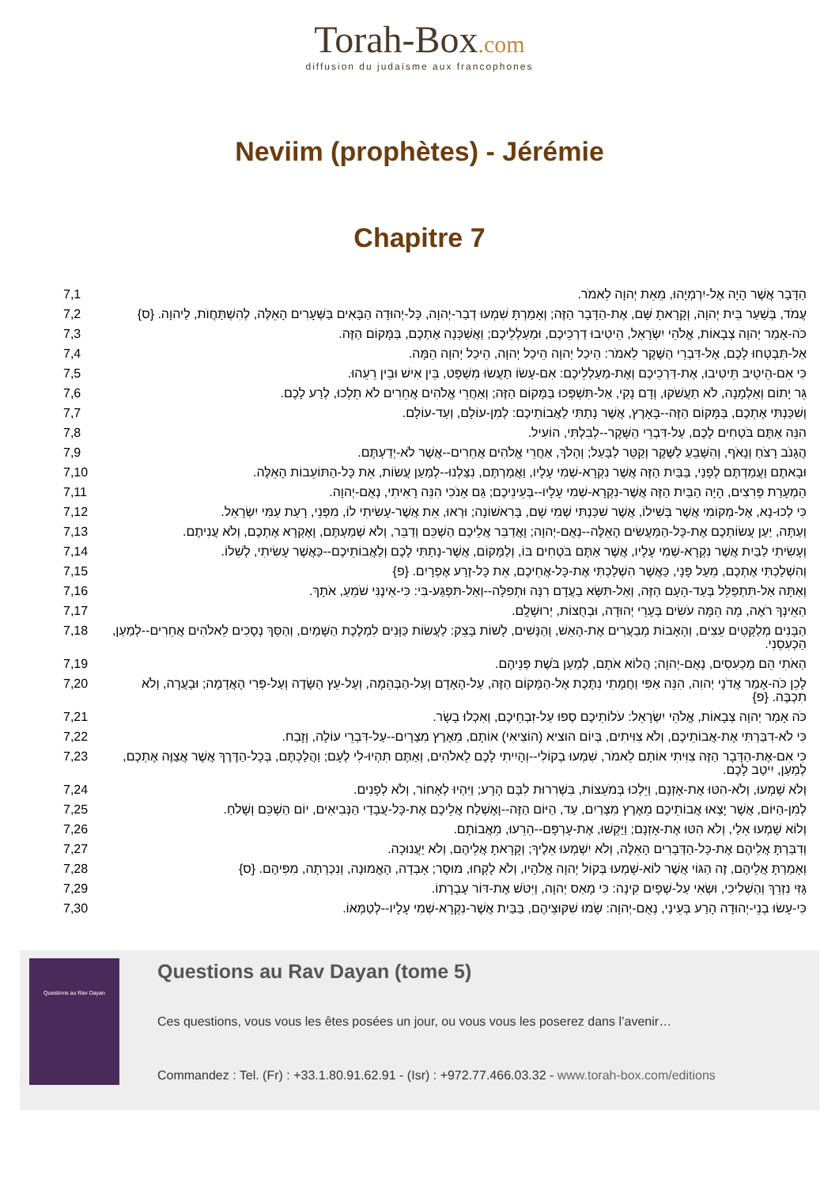Torah-Box.com
diffusion du judaïsme aux francophones
Neviim (prophètes) - Jérémie
Chapitre 7
| 7,1 | הַדָּבָר אֲשֶׁר הָיָה אֶל-יִרְמְיָהוּ, מֵאֵת יְהוָה לֵאמֹר. |
| 7,2 | עֲמֹד, בְּשַׁעַר בֵּית יְהוָה, וְקָרָאתָ שָּׁם, אֶת-הַדָּבָר הַזֶּה; וְאָמַרְתָּ שִׁמְעוּ דְבַר-יְהוָה, כָּל-יְהוּדָה הַבָּאִים בַּשְּׁעָרִים הָאֵלֶּה, לְהִשְׁתַּחֲוֺת, לַיהוָה. {ס} |
| 7,3 | כֹּה-אָמַר יְהוָה צְבָאוֹת, אֱלֹהֵי יִשְׂרָאֵל, הֵיטִיבוּ דַרְכֵיכֶם, וּמַעַלְלֵיכֶם; וַאֲשַׁכְּנָה אֶתְכֶם, בַּמָּקוֹם הַזֶּה. |
| 7,4 | אַל-תִּבְטְחוּ לָכֶם, אֶל-דִּבְרֵי הַשֶּׁקֶר לֵאמֹר: הֵיכַל יְהוָה הֵיכַל יְהוָה, הֵיכַל יְהוָה הֵמָּה. |
| 7,5 | כִּי אִם-הֵיטֵיב תֵּיטִיבוּ, אֶת-דַּרְכֵיכֶם וְאֶת-מַעַלְלֵיכֶם: אִם-עָשׂוֹ תַעֲשׂוּ מִשְׁפָּט, בֵּין אִישׁ וּבֵין רֵעֵהוּ. |
| 7,6 | גֵּר יָתוֹם וְאַלְמָנָה, לֹא תַעֲשֹׁקוּ, וְדָם נָקִי, אַל-תִּשְׁפְּכוּ בַּמָּקוֹם הַזֶּה; וְאַחֲרֵי אֱלֹהִים אֲחֵרִים לֹא תֵלְכוּ, לְרַע לָכֶם. |
| 7,7 | וְשִׁכַּנְתִּי אֶתְכֶם, בַּמָּקוֹם הַזֶּה--בָּאָרֶץ, אֲשֶׁר נָתַתִּי לַאֲבוֹתֵיכֶם: לְמִן-עוֹלָם, וְעַד-עוֹלָם. |
| 7,8 | הִנֵּה אַתֶּם בֹּטְחִים לָכֶם, עַל-דִּבְרֵי הַשָּׁקֶר--לְבִלְתִּי, הוֹעִיל. |
| 7,9 | הֲגָנֹב רָצֹחַ וְנָאֹף, וְהִשָּׁבֵעַ לַשֶּׁקֶר וְקַטֵּר לַבָּעַל; וְהָלֹךְ, אַחֲרֵי אֱלֹהִים אֲחֵרִים--אֲשֶׁר לֹא-יְדַעְתֶּם. |
| 7,10 | וּבָאתֶם וַעֲמַדְתֶּם לְפָנַי, בַּבַּיִת הַזֶּה אֲשֶׁר נִקְרָא-שְׁמִי עָלָיו, וַאֲמַרְתֶּם, נִצַּלְנוּ--לְמַעַן עֲשׂוֹת, אֵת כָּל-הַתּוֹעֵבוֹת הָאֵלֶּה. |
| 7,11 | הַמְעָרַת פָּרִצִים, הָיָה הַבַּיִת הַזֶּה אֲשֶׁר-נִקְרָא-שְׁמִי עָלָיו--בְּעֵינֵיכֶם; גַּם אָנֹכִי הִנֵּה רָאִיתִי, נְאֻם-יְהוָה. |
| 7,12 | כִּי לְכוּ-נָא, אֶל-מְקוֹמִי אֲשֶׁר בְּשִׁילוֹ, אֲשֶׁר שִׁכַּנְתִּי שְׁמִי שָׁם, בָּרִאשׁוֹנָה; וּרְאוּ, אֵת אֲשֶׁר-עָשִׂיתִי לוֹ, מִפְּנֵי, רָעַת עַמִּי יִשְׂרָאֵל. |
| 7,13 | וְעַתָּה, יַעַן עֲשׂוֹתְכֶם אֶת-כָּל-הַמַּעֲשִׂים הָאֵלֶּה--נְאֻם-יְהוָה; וָאֲדַבֵּר אֲלֵיכֶם הַשְׁכֵּם וְדַבֵּר, וְלֹא שְׁמַעְתֶּם, וָאֶקְרָא אֶתְכֶם, וְלֹא עֲנִיתֶם. |
| 7,14 | וְעָשִׂיתִי לַבַּיִת אֲשֶׁר נִקְרָא-שְׁמִי עָלָיו, אֲשֶׁר אַתֶּם בֹּטְחִים בּוֹ, וְלַמָּקוֹם, אֲשֶׁר-נָתַתִּי לָכֶם וְלַאֲבוֹתֵיכֶם--כַּאֲשֶׁר עָשִׂיתִי, לְשִׁלוֹ. |
| 7,15 | וְהִשְׁלַכְתִּי אֶתְכֶם, מֵעַל פָּנָי, כַּאֲשֶׁר הִשְׁלַכְתִּי אֶת-כָּל-אֲחֵיכֶם, אֵת כָּל-זֶרַע אֶפְרָיִם. {פ} |
| 7,16 | וְאַתָּה אַל-תִּתְפַּלֵּל בְּעַד-הָעָם הַזֶּה, וְאַל-תִּשָּׂא בַעֲדָם רִנָּה וּתְפִלָּה--וְאַל-תִּפְגַּע-בִּי: כִּי-אֵינֶנִּי שֹׁמֵעַ, אֹתָךְ. |
| 7,17 | הַאֵינְךָ רֹאֶה, מָה הֵמָּה עֹשִׂים בְּעָרֵי יְהוּדָה, וּבְחֻצוֹת, יְרוּשָׁלִָם. |
| 7,18 | הַבָּנִים מְלַקְּטִים עֵצִים, וְהָאָבוֹת מְבַעֲרִים אֶת-הָאֵשׁ, וְהַנָּשִׁים, לָשׁוֹת בָּצֵק: לַעֲשׂוֹת כַּוָּנִים לִמְלֶכֶת הַשָּׁמַיִם, וְהַסֵּךְ נְסָכִים לֵאלֹהִים אֲחֵרִים--לְמַעַן, הַכְעִסֵנִי. |
| 7,19 | הַאֹתִי הֵם מַכְעִסִים, נְאֻם-יְהוָה; הֲלוֹא אֹתָם, לְמַעַן בֹּשֶׁת פְּנֵיהֶם. |
| 7,20 | לָכֵן כֹּה-אָמַר אֲדֹנָי יְהוִה, הִנֵּה אַפִּי וַחֲמָתִי נִתֶּכֶת אֶל-הַמָּקוֹם הַזֶּה, עַל-הָאָדָם וְעַל-הַבְּהֵמָה, וְעַל-עֵץ הַשָּׂדֶה וְעַל-פְּרִי הָאֲדָמָה; וּבָעֲרָה, וְלֹא תִכְבֶּה. {פ} |
| 7,21 | כֹּה אָמַר יְהוָה צְבָאוֹת, אֱלֹהֵי יִשְׂרָאֵל: עֹלוֹתֵיכֶם סְפוּ עַל-זִבְחֵיכֶם, וְאִכְלוּ בָשָׂר. |
| 7,22 | כִּי לֹא-דִבַּרְתִּי אֶת-אֲבוֹתֵיכֶם, וְלֹא צִוִּיתִים, בְּיוֹם הוציא (הוֹצִיאִי) אוֹתָם, מֵאֶרֶץ מִצְרָיִם--עַל-דִּבְרֵי עוֹלָה, וָזָבַח. |
| 7,23 | כִּי אִם-אֶת-הַדָּבָר הַזֶּה צִוִּיתִי אוֹתָם לֵאמֹר, שִׁמְעוּ בְקוֹלִי--וְהָיִיתִי לָכֶם לֵאלֹהִים, וְאַתֶּם תִּהְיוּ-לִי לְעָם; וַהֲלַכְתֶּם, בְּכָל-הַדֶּרֶךְ אֲשֶׁר אֲצַוֶּה אֶתְכֶם, לְמַעַן, יִיטַב לָכֶם. |
| 7,24 | וְלֹא שָׁמְעוּ, וְלֹא-הִטּוּ אֶת-אָזְנָם, וַיֵּלְכוּ בְּמֹעֵצוֹת, בִּשְׁרִרוּת לִבָּם הָרָע; וַיִּהְיוּ לְאָחוֹר, וְלֹא לְפָנִים. |
| 7,25 | לְמִן-הַיּוֹם, אֲשֶׁר יָצְאוּ אֲבוֹתֵיכֶם מֵאֶרֶץ מִצְרַיִם, עַד, הַיּוֹם הַזֶּה--וָאֶשְׁלַח אֲלֵיכֶם אֶת-כָּל-עֲבָדַי הַנְּבִיאִים, יוֹם הַשְׁכֵּם וְשָׁלֹחַ. |
| 7,26 | וְלוֹא שָׁמְעוּ אֵלַי, וְלֹא הִטּוּ אֶת-אָזְנָם; וַיַּקְשׁוּ, אֶת-עָרְפָּם--הֵרֵעוּ, מֵאֲבוֹתָם. |
| 7,27 | וְדִבַּרְתָּ אֲלֵיהֶם אֶת-כָּל-הַדְּבָרִים הָאֵלֶּה, וְלֹא יִשְׁמְעוּ אֵלֶיךָ; וְקָרָאתָ אֲלֵיהֶם, וְלֹא יַעֲנוּכָה. |
| 7,28 | וְאָמַרְתָּ אֲלֵיהֶם, זֶה הַגּוֹי אֲשֶׁר לוֹא-שָׁמְעוּ בְּקוֹל יְהוָה אֱלֹהָיו, וְלֹא לָקְחוּ, מוּסָר; אָבְדָה, הָאֱמוּנָה, וְנִכְרְתָה, מִפִּיהֶם. {ס} |
| 7,29 | גָּזִּי נִזְרֵךְ וְהַשְׁלִיכִי, וּשְׂאִי עַל-שְׁפָיִם קִינָה: כִּי מָאַס יְהוָה, וַיִּטֹּשׁ אֶת-דּוֹר עֶבְרָתוֹ. |
| 7,30 | כִּי-עָשׂוּ בְנֵי-יְהוּדָה הָרַע בְּעֵינַי, נְאֻם-יְהוָה: שָׂמוּ שִׁקּוּצֵיהֶם, בַּבַּיִת אֲשֶׁר-נִקְרָא-שְׁמִי עָלָיו--לְטַמְּאוֹ. |
Questions au Rav Dayan
Questions au Rav Dayan (tome 5)
Ces questions, vous vous les êtes posées un jour, ou vous vous les poserez dans l’avenir…
Commandez : Tel. (Fr) : +33.1.80.91.62.91 - (Isr) : +972.77.466.03.32 - www.torah-box.com/editions